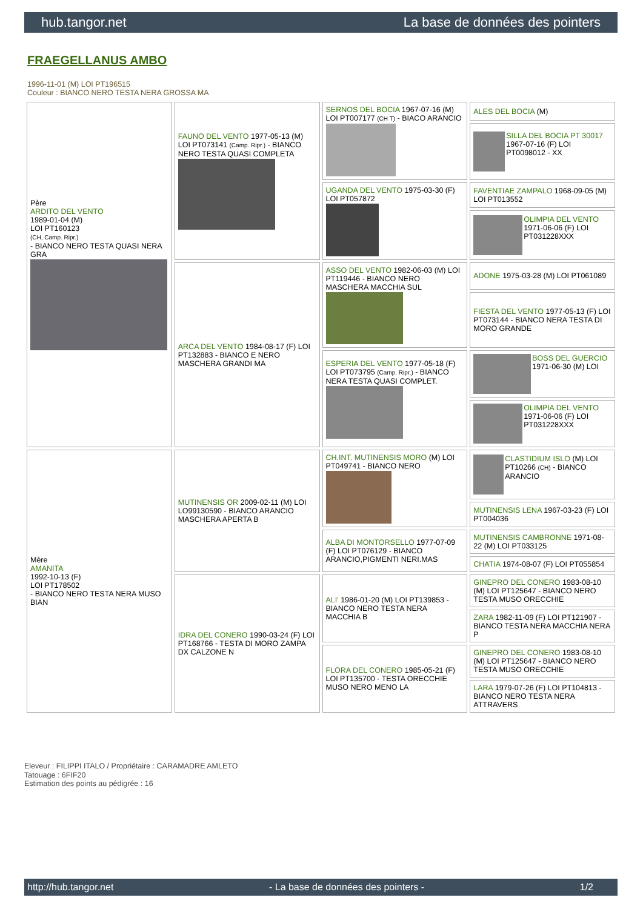hub.tangor.net La base de données des pointers
FRAEGELLANUS AMBO
1996-11-01 (M) LOI PT196515
Couleur : BIANCO NERO TESTA NERA GROSSA MA
| Père ARDITO DEL VENTO 1989-01-04 (M) LOI PT160123 (CH, Camp. Ripr.) - BIANCO NERO TESTA QUASI NERA GRA | FAUNO DEL VENTO 1977-05-13 (M) LOI PT073141 (Camp. Ripr.) - BIANCO NERO TESTA QUASI COMPLETA | SERNOS DEL BOCIA 1967-07-16 (M) LOI PT007177 (CH T) - BIACO ARANCIO | ALES DEL BOCIA (M) |
| | | | SILLA DEL BOCIA PT 30017 1967-07-16 (F) LOI PT0098012 - XX |
| | | UGANDA DEL VENTO 1975-03-30 (F) LOI PT057872 | FAVENTIAE ZAMPALO 1968-09-05 (M) LOI PT013552 |
| | | | OLIMPIA DEL VENTO 1971-06-06 (F) LOI PT031228XXX |
| | ARCA DEL VENTO 1984-08-17 (F) LOI PT132883 - BIANCO E NERO MASCHERA GRANDI MA | ASSO DEL VENTO 1982-06-03 (M) LOI PT119446 - BIANCO NERO MASCHERA MACCHIA SUL | ADONE 1975-03-28 (M) LOI PT061089 |
| | | | FIESTA DEL VENTO 1977-05-13 (F) LOI PT073144 - BIANCO NERA TESTA DI MORO GRANDE |
| | | ESPERIA DEL VENTO 1977-05-18 (F) LOI PT073795 (Camp. Ripr.) - BIANCO NERA TESTA QUASI COMPLET. | BOSS DEL GUERCIO 1971-06-30 (M) LOI |
| | | | OLIMPIA DEL VENTO 1971-06-06 (F) LOI PT031228XXX |
| Mère AMANITA 1992-10-13 (F) LOI PT178502 - BIANCO NERO TESTA NERA MUSO BIAN | MUTINENSIS OR 2009-02-11 (M) LOI LO99130590 - BIANCO ARANCIO MASCHERA APERTA B | CH.INT. MUTINENSIS MORO (M) LOI PT049741 - BIANCO NERO | CLASTIDIUM ISLO (M) LOI PT10266 (CH) - BIANCO ARANCIO |
| | | | MUTINENSIS LENA 1967-03-23 (F) LOI PT004036 |
| | | ALBA DI MONTORSELLO 1977-07-09 (F) LOI PT076129 - BIANCO ARANCIO,PIGMENTI NERI.MAS | MUTINENSIS CAMBRONNE 1971-08-22 (M) LOI PT033125 |
| | | | CHATIA 1974-08-07 (F) LOI PT055854 |
| | IDRA DEL CONERO 1990-03-24 (F) LOI PT168766 - TESTA DI MORO ZAMPA DX CALZONE N | ALI' 1986-01-20 (M) LOI PT139853 - BIANCO NERO TESTA NERA MACCHIA B | GINEPRO DEL CONERO 1983-08-10 (M) LOI PT125647 - BIANCO NERO TESTA MUSO ORECCHIE |
| | | | ZARA 1982-11-09 (F) LOI PT121907 - BIANCO TESTA NERA MACCHIA NERA P |
| | | FLORA DEL CONERO 1985-05-21 (F) LOI PT135700 - TESTA ORECCHIE MUSO NERO MENO LA | GINEPRO DEL CONERO 1983-08-10 (M) LOI PT125647 - BIANCO NERO TESTA MUSO ORECCHIE |
| | | | LARA 1979-07-26 (F) LOI PT104813 - BIANCO NERO TESTA NERA ATTRAVERS |
Eleveur : FILIPPI ITALO / Propriétaire : CARAMADRE AMLETO
Tatouage : 6FIF20
Estimation des points au pédigrée : 16
http://hub.tangor.net - La base de données des pointers - 1/2